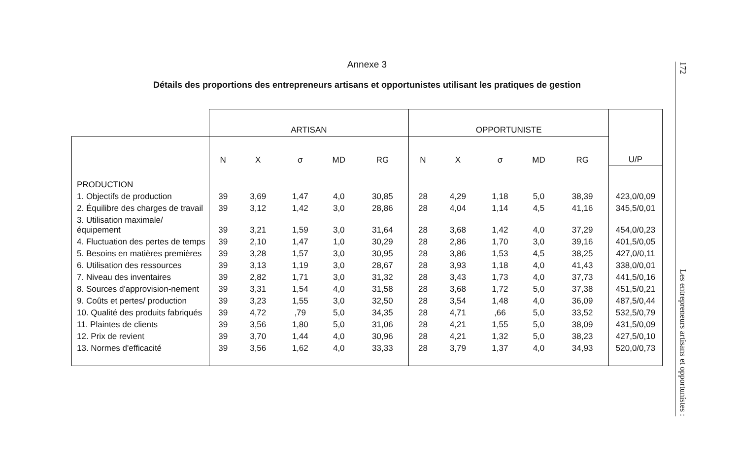Annexe 3
Détails des proportions des entrepreneurs artisans et opportunistes utilisant les pratiques de gestion
| | ARTISAN | | | | | OPPORTUNISTE | | | | | U/P |
| --- | --- | --- | --- | --- | --- | --- | --- | --- | --- | --- | --- |
| | N | X | σ | MD | RG | N | X | σ | MD | RG | |
| PRODUCTION | | | | | | | | | | | |
| 1. Objectifs de production | 39 | 3,69 | 1,47 | 4,0 | 30,85 | 28 | 4,29 | 1,18 | 5,0 | 38,39 | 423,0/0,09 |
| 2. Équilibre des charges de travail | 39 | 3,12 | 1,42 | 3,0 | 28,86 | 28 | 4,04 | 1,14 | 4,5 | 41,16 | 345,5/0,01 |
| 3. Utilisation maximale/ équipement | 39 | 3,21 | 1,59 | 3,0 | 31,64 | 28 | 3,68 | 1,42 | 4,0 | 37,29 | 454,0/0,23 |
| 4. Fluctuation des pertes de temps | 39 | 2,10 | 1,47 | 1,0 | 30,29 | 28 | 2,86 | 1,70 | 3,0 | 39,16 | 401,5/0,05 |
| 5. Besoins en matières premières | 39 | 3,28 | 1,57 | 3,0 | 30,95 | 28 | 3,86 | 1,53 | 4,5 | 38,25 | 427,0/0,11 |
| 6. Utilisation des ressources | 39 | 3,13 | 1,19 | 3,0 | 28,67 | 28 | 3,93 | 1,18 | 4,0 | 41,43 | 338,0/0,01 |
| 7. Niveau des inventaires | 39 | 2,82 | 1,71 | 3,0 | 31,32 | 28 | 3,43 | 1,73 | 4,0 | 37,73 | 441,5/0,16 |
| 8. Sources d'approvision-nement | 39 | 3,31 | 1,54 | 4,0 | 31,58 | 28 | 3,68 | 1,72 | 5,0 | 37,38 | 451,5/0,21 |
| 9. Coûts et pertes/ production | 39 | 3,23 | 1,55 | 3,0 | 32,50 | 28 | 3,54 | 1,48 | 4,0 | 36,09 | 487,5/0,44 |
| 10. Qualité des produits fabriqués | 39 | 4,72 | ,79 | 5,0 | 34,35 | 28 | 4,71 | ,66 | 5,0 | 33,52 | 532,5/0,79 |
| 11. Plaintes de clients | 39 | 3,56 | 1,80 | 5,0 | 31,06 | 28 | 4,21 | 1,55 | 5,0 | 38,09 | 431,5/0,09 |
| 12. Prix de revient | 39 | 3,70 | 1,44 | 4,0 | 30,96 | 28 | 4,21 | 1,32 | 5,0 | 38,23 | 427,5/0,10 |
| 13. Normes d'efficacité | 39 | 3,56 | 1,62 | 4,0 | 33,33 | 28 | 3,79 | 1,37 | 4,0 | 34,93 | 520,0/0,73 |
172
Les entrepreneurs artisans et opportunistes :